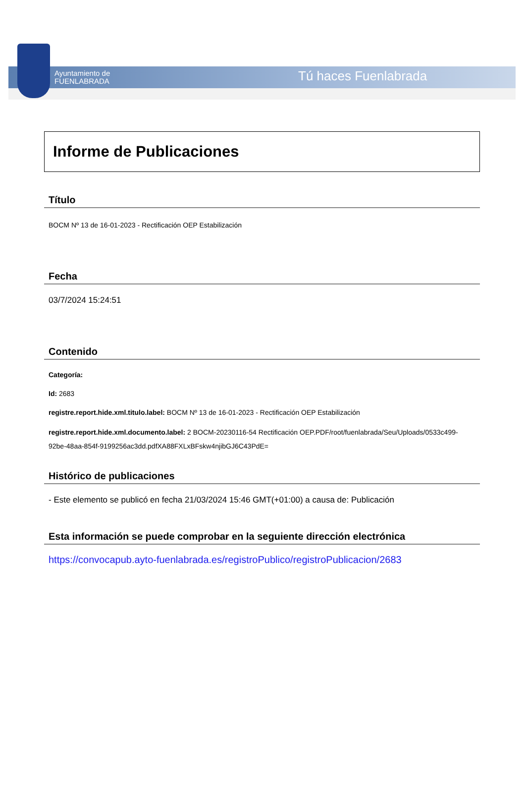Ayuntamiento de
FUENLABRADA
Tú haces Fuenlabrada
Informe de Publicaciones
Título
BOCM Nº 13 de 16-01-2023 - Rectificación OEP Estabilización
Fecha
03/7/2024 15:24:51
Contenido
Categoría:
Id: 2683
registre.report.hide.xml.titulo.label: BOCM Nº 13 de 16-01-2023 - Rectificación OEP Estabilización
registre.report.hide.xml.documento.label: 2 BOCM-20230116-54 Rectificación OEP.PDF/root/fuenlabrada/Seu/Uploads/0533c499-92be-48aa-854f-9199256ac3dd.pdfXA88FXLxBFskw4njibGJ6C43PdE=
Histórico de publicaciones
- Este elemento se publicó en fecha 21/03/2024 15:46 GMT(+01:00) a causa de: Publicación
Esta información se puede comprobar en la seguiente dirección electrónica
https://convocapub.ayto-fuenlabrada.es/registroPublico/registroPublicacion/2683